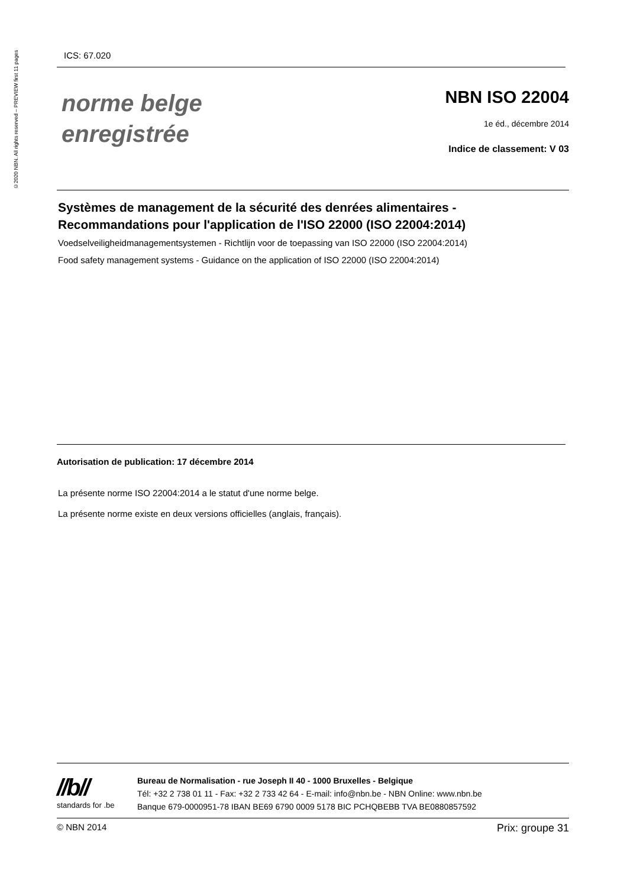©2020 NBN. All rights reserved – PREVIEW first 11 pages
ICS: 67.020
norme belge
enregistrée
NBN ISO 22004
1e éd., décembre 2014
Indice de classement: V 03
Systèmes de management de la sécurité des denrées alimentaires - Recommandations pour l'application de l'ISO 22000 (ISO 22004:2014)
Voedselveiligheidmanagementsystemen - Richtlijn voor de toepassing van ISO 22000 (ISO 22004:2014)
Food safety management systems - Guidance on the application of ISO 22000 (ISO 22004:2014)
Autorisation de publication: 17 décembre 2014
La présente norme ISO 22004:2014 a le statut d'une norme belge.
La présente norme existe en deux versions officielles (anglais, français).
//b//
standards for .be
Bureau de Normalisation - rue Joseph II 40 - 1000 Bruxelles - Belgique
Tél: +32 2 738 01 11 - Fax: +32 2 733 42 64 - E-mail: info@nbn.be - NBN Online: www.nbn.be
Banque 679-0000951-78 IBAN BE69 6790 0009 5178 BIC PCHQBEBB TVA BE0880857592
© NBN 2014 Prix: groupe 31